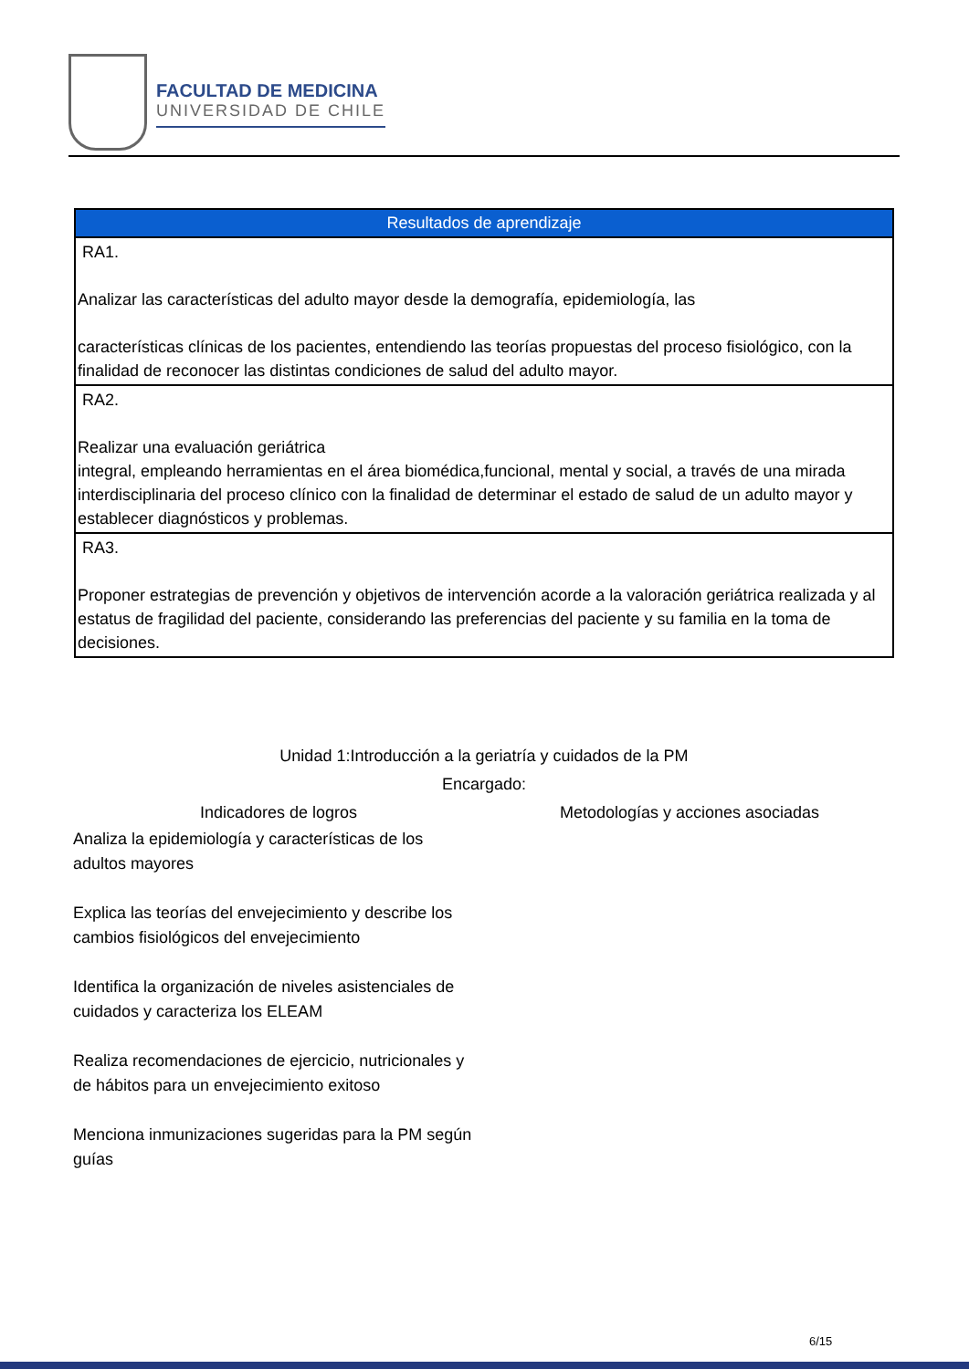FACULTAD DE MEDICINA
UNIVERSIDAD DE CHILE
| Resultados de aprendizaje |
| --- |
| RA1. Analizar las características del adulto mayor desde la demografía, epidemiología, las características clínicas de los pacientes, entendiendo las teorías propuestas del proceso fisiológico, con la finalidad de reconocer las distintas condiciones de salud del adulto mayor. |
| RA2. Realizar una evaluación geriátrica integral, empleando herramientas en el área biomédica,funcional, mental y social, a través de una mirada interdisciplinaria del proceso clínico con la finalidad de determinar el estado de salud de un adulto mayor y establecer diagnósticos y problemas. |
| RA3. Proponer estrategias de prevención y objetivos de intervención acorde a la valoración geriátrica realizada y al estatus de fragilidad del paciente, considerando las preferencias del paciente y su familia en la toma de decisiones. |
Unidad 1:Introducción a la geriatría y cuidados de la PM
Encargado:
Indicadores de logros Metodologías y acciones asociadas
Analiza la epidemiología y características de los adultos mayores
Explica las teorías del envejecimiento y describe los cambios fisiológicos del envejecimiento
Identifica la organización de niveles asistenciales de cuidados y caracteriza los ELEAM
Realiza recomendaciones de ejercicio, nutricionales y de hábitos para un envejecimiento exitoso
Menciona inmunizaciones sugeridas para la PM según guías
6/15